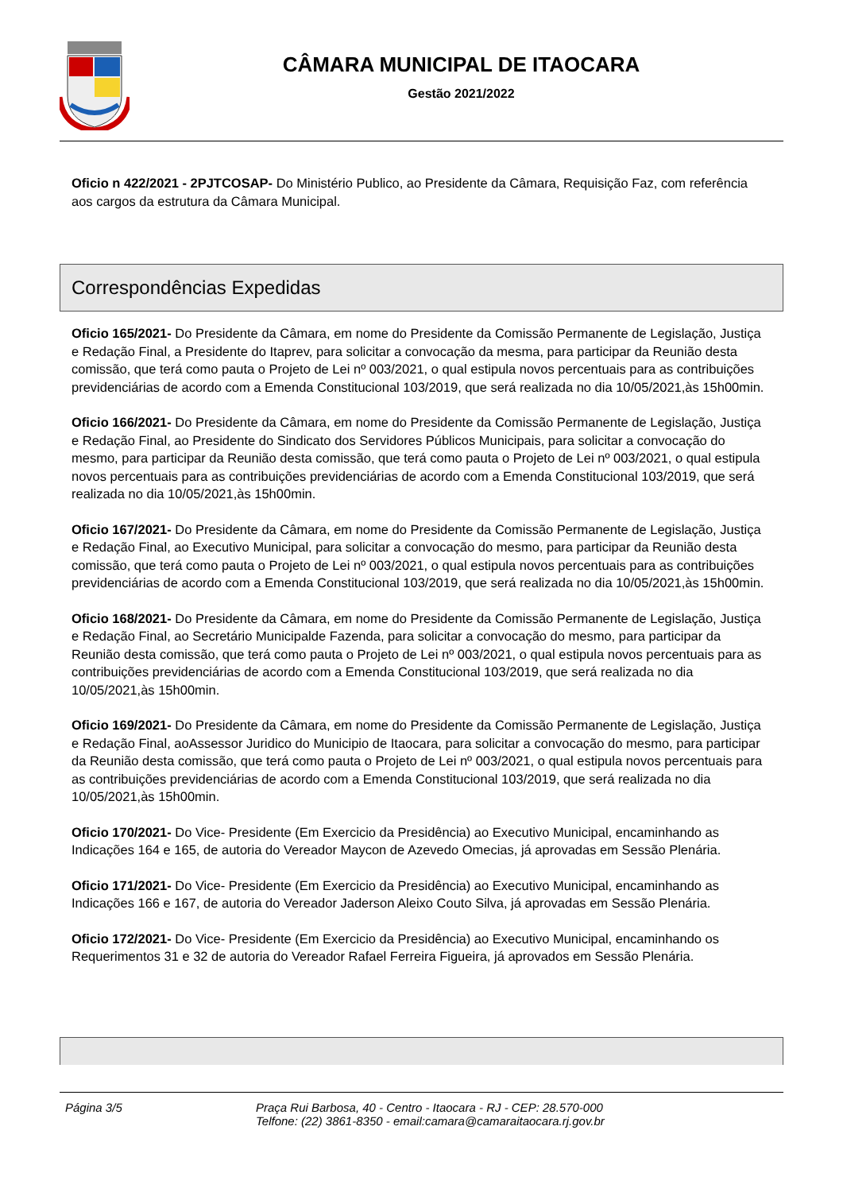CÂMARA MUNICIPAL DE ITAOCARA
Gestão 2021/2022
Oficio n 422/2021 - 2PJTCOSAP- Do Ministério Publico, ao Presidente da Câmara, Requisição Faz, com referência aos cargos da estrutura da Câmara Municipal.
Correspondências Expedidas
Oficio 165/2021- Do Presidente da Câmara, em nome do Presidente da Comissão Permanente de Legislação, Justiça e Redação Final, a Presidente do Itaprev, para solicitar a convocação da mesma, para participar da Reunião desta comissão, que terá como pauta o Projeto de Lei nº 003/2021, o qual estipula novos percentuais para as contribuições previdenciárias de acordo com a Emenda Constitucional 103/2019, que será realizada no dia 10/05/2021,às 15h00min.
Oficio 166/2021- Do Presidente da Câmara, em nome do Presidente da Comissão Permanente de Legislação, Justiça e Redação Final, ao Presidente do Sindicato dos Servidores Públicos Municipais, para solicitar a convocação do mesmo, para participar da Reunião desta comissão, que terá como pauta o Projeto de Lei nº 003/2021, o qual estipula novos percentuais para as contribuições previdenciárias de acordo com a Emenda Constitucional 103/2019, que será realizada no dia 10/05/2021,às 15h00min.
Oficio 167/2021- Do Presidente da Câmara, em nome do Presidente da Comissão Permanente de Legislação, Justiça e Redação Final, ao Executivo Municipal, para solicitar a convocação do mesmo, para participar da Reunião desta comissão, que terá como pauta o Projeto de Lei nº 003/2021, o qual estipula novos percentuais para as contribuições previdenciárias de acordo com a Emenda Constitucional 103/2019, que será realizada no dia 10/05/2021,às 15h00min.
Oficio 168/2021- Do Presidente da Câmara, em nome do Presidente da Comissão Permanente de Legislação, Justiça e Redação Final, ao Secretário Municipalde Fazenda, para solicitar a convocação do mesmo, para participar da Reunião desta comissão, que terá como pauta o Projeto de Lei nº 003/2021, o qual estipula novos percentuais para as contribuições previdenciárias de acordo com a Emenda Constitucional 103/2019, que será realizada no dia 10/05/2021,às 15h00min.
Oficio 169/2021- Do Presidente da Câmara, em nome do Presidente da Comissão Permanente de Legislação, Justiça e Redação Final, aoAssessor Juridico do Municipio de Itaocara, para solicitar a convocação do mesmo, para participar da Reunião desta comissão, que terá como pauta o Projeto de Lei nº 003/2021, o qual estipula novos percentuais para as contribuições previdenciárias de acordo com a Emenda Constitucional 103/2019, que será realizada no dia 10/05/2021,às 15h00min.
Oficio 170/2021- Do Vice- Presidente (Em Exercicio da Presidência) ao Executivo Municipal, encaminhando as Indicações 164 e 165, de autoria do Vereador Maycon de Azevedo Omecias, já aprovadas em Sessão Plenária.
Oficio 171/2021- Do Vice- Presidente (Em Exercicio da Presidência) ao Executivo Municipal, encaminhando as Indicações 166 e 167, de autoria do Vereador Jaderson Aleixo Couto Silva, já aprovadas em Sessão Plenária.
Oficio 172/2021- Do Vice- Presidente (Em Exercicio da Presidência) ao Executivo Municipal, encaminhando os Requerimentos 31 e 32 de autoria do Vereador Rafael Ferreira Figueira, já aprovados em Sessão Plenária.
Página 3/5 Praça Rui Barbosa, 40 - Centro - Itaocara - RJ - CEP: 28.570-000
Telfone: (22) 3861-8350 - email:camara@camaraitaocara.rj.gov.br